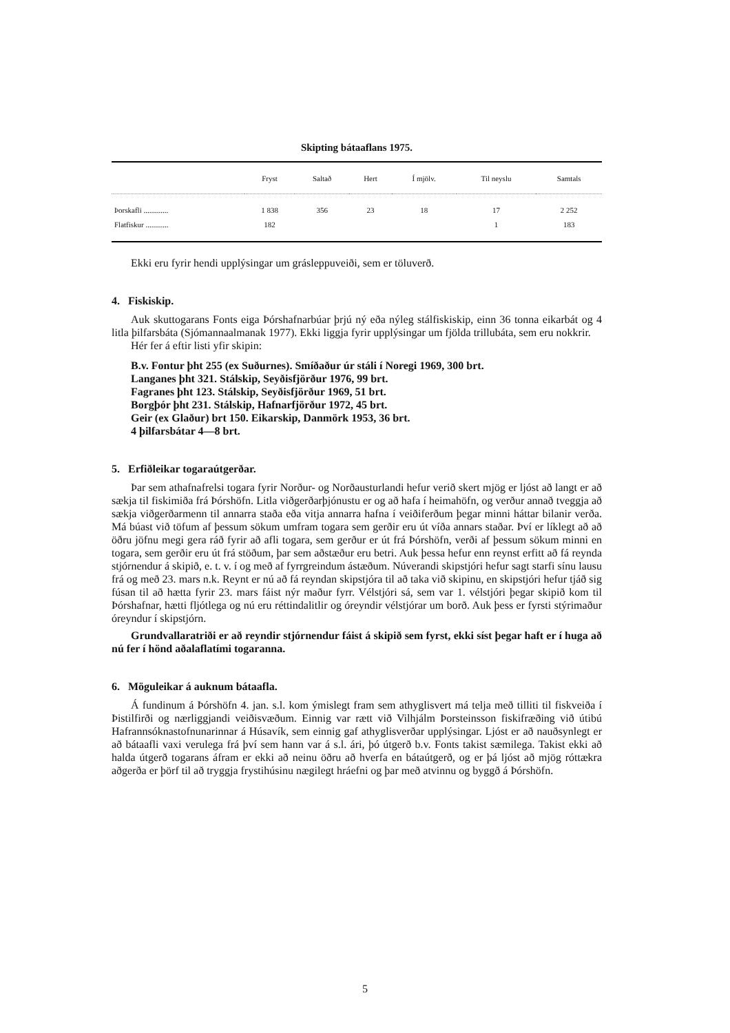Skipting bátaaflans 1975.
| | Fryst | Saltað | Hert | Í mjölv. | Til neyslu | Samtals |
| --- | --- | --- | --- | --- | --- | --- |
| Þorskafli ............. | 1 838 | 356 | 23 | 18 | 17 | 2 252 |
| Flatfiskur ............ | 182 | | | | 1 | 183 |
Ekki eru fyrir hendi upplýsingar um grásleppuveiði, sem er töluverð.
4. Fiskiskip.
Auk skuttogarans Fonts eiga Þórshafnarbúar þrjú ný eða nýleg stálfiskiskip, einn 36 tonna eikarbát og 4 litla þilfarsbáta (Sjómannaalmanak 1977). Ekki liggja fyrir upplýsingar um fjölda trillubáta, sem eru nokkrir.
Hér fer á eftir listi yfir skipin:
B.v. Fontur þht 255 (ex Suðurnes). Smíðaður úr stáli í Noregi 1969, 300 brt.
Langanes þht 321. Stálskip, Seyðisfjörður 1976, 99 brt.
Fagranes þht 123. Stálskip, Seyðisfjörður 1969, 51 brt.
Borgþór þht 231. Stálskip, Hafnarfjörður 1972, 45 brt.
Geir (ex Glaður) brt 150. Eikarskip, Danmörk 1953, 36 brt.
4 þilfarsbátar 4—8 brt.
5. Erfiðleikar togaraútgerðar.
Þar sem athafnafrelsi togara fyrir Norður- og Norðausturlandi hefur verið skert mjög er ljóst að langt er að sækja til fiskimiða frá Þórshöfn. Litla viðgerðarþjónustu er og að hafa í heimahöfn, og verður annað tveggja að sækja viðgerðarmenn til annarra staða eða vitja annarra hafna í veiðiferðum þegar minni háttar bilanir verða. Má búast við töfum af þessum sökum umfram togara sem gerðir eru út víða annars staðar. Því er líklegt að að öðru jöfnu megi gera ráð fyrir að afli togara, sem gerður er út frá Þórshöfn, verði af þessum sökum minni en togara, sem gerðir eru út frá stöðum, þar sem aðstæður eru betri. Auk þessa hefur enn reynst erfitt að fá reynda stjórnendur á skipið, e. t. v. í og með af fyrrgreindum ástæðum. Núverandi skipstjóri hefur sagt starfi sínu lausu frá og með 23. mars n.k. Reynt er nú að fá reyndan skipstjóra til að taka við skipinu, en skipstjóri hefur tjáð sig fúsan til að hætta fyrir 23. mars fáist nýr maður fyrr. Vélstjóri sá, sem var 1. vélstjóri þegar skipið kom til Þórshafnar, hætti fljótlega og nú eru réttindalitlir og óreyndir vélstjórar um borð. Auk þess er fyrsti stýrimaður óreyndur í skipstjórn.
Grundvallaratriði er að reyndir stjórnendur fáist á skipið sem fyrst, ekki síst þegar haft er í huga að nú fer í hönd aðalaflatími togaranna.
6. Möguleikar á auknum bátaafla.
Á fundinum á Þórshöfn 4. jan. s.l. kom ýmislegt fram sem athyglisvert má telja með tilliti til fiskveiða í Þistilfirði og nærliggjandi veiðisvæðum. Einnig var rætt við Vilhjálm Þorsteinsson fiskifræðing við útibú Hafrannsóknastofnunarinnar á Húsavík, sem einnig gaf athyglisverðar upplýsingar. Ljóst er að nauðsynlegt er að bátaafli vaxi verulega frá því sem hann var á s.l. ári, þó útgerð b.v. Fonts takist sæmilega. Takist ekki að halda útgerð togarans áfram er ekki að neinu öðru að hverfa en bátaútgerð, og er þá ljóst að mjög róttækra aðgerða er þörf til að tryggja frystihúsinu nægilegt hráefni og þar með atvinnu og byggð á Þórshöfn.
5